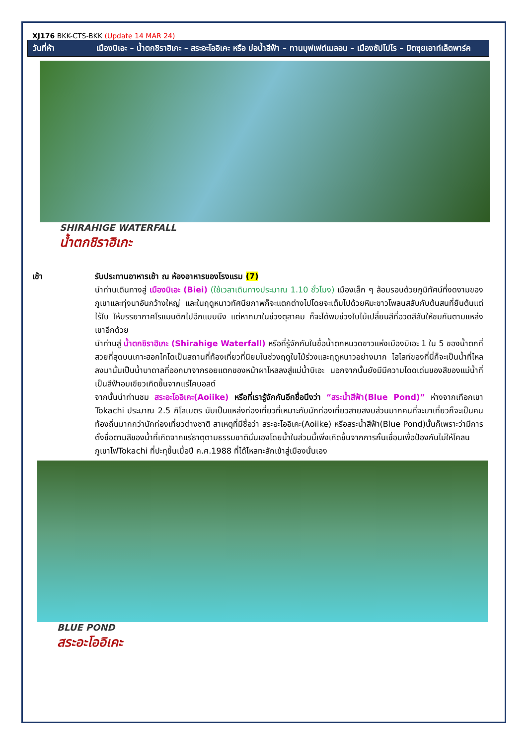XJ176 BKK-CTS-BKK (Update 14 MAR 24)
วันที่ห้า เมืองบิเอะ – น้ำตกชิราฮิเกะ – สระอะโออิเคะ หรือ บ่อน้ำสีฟ้า – ทานบุฟเฟต์เมลอน – เมืองซัปโปโร – มิตซุยเอาท์เล็ตพาร์ค
SHIRAHIGE WATERFALL
น้ำตกชิราฮิเกะ
เช้า รับประทานอาหารเช้า ณ ห้องอาหารของโรงแรม (7)
นำท่านเดินทางสู่ เมืองบิเอะ (Biei) (ใช้เวลาเดินทางประมาณ 1.10 ชั่วโมง) เมืองเล็ก ๆ ล้อมรอบด้วยภูมิทัศน์ที่งดงามของภูเขาและทุ่งนาอันกว้างใหญ่ และในฤดูหนาวทัศนียภาพก็จะแตกต่างไปโดยจะเต็มไปด้วยหิมะขาวโพลนสลับกับต้นสนที่ยืนต้นแต่ไร้ใบ ให้บรรยากาศโรแมนติกไปอีกแบบนึง แต่หากมาในช่วงตุลาคม ก็จะได้พบช่วงใบไม้เปลี่ยนสีที่อวดสีสันให้ชมกันตามแหล่งเขาอีกด้วย
นำท่านสู่ น้ำตกชิราฮิเกะ (Shirahige Waterfall) หรือที่รู้จักกันในชื่อน้ำตกหนวดขาวแห่งเมืองบิเอะ 1 ใน 5 ของน้ำตกที่สวยที่สุดบนเกาะฮอกไกโดเป็นสถานที่ท้องเที่ยวที่นิยมในช่วงฤดูใบไม้ร่วงและฤดูหนาวอย่างมาก ไฮไลท์ของที่นี่ก็จะเป็นน้ำที่ไหลลงมานั้นเป็นน้ำบาดาลที่ออกมาจากรอยแตกของหน้าผาไหลลงสู่แม่น้ำบิเอะ นอกจากนั้นยังมีมีความโดดเด่นของสีของแม่น้ำที่เป็นสีฟ้าอมเขียวเกิดขึ้นจากแร่โคบอลต์
จากนั้นนำท่านชม สระอะโออิเคะ(Aoiike) หรือที่เรารู้จักกันอีกชื่อนึงว่า “สระน้ำสีฟ้า(Blue Pond)” ห่างจากเทือกเขา Tokachi ประมาณ 2.5 กิโลเมตร นับเป็นแหล่งท่องเที่ยวที่เหมาะกับนักท่องเที่ยวสายสงบส่วนมากคนที่จะมาเที่ยวก็จะเป็นคนท้องถิ่นมากกว่านักท่องเที่ยวต่างชาติ สาเหตุที่มีชื่อว่า สระอะโออิเคะ(Aoiike) หรือสระน้ำสีฟ้า(Blue Pond)นั้นก็เพราะว่ามีการตั้งชื่อตามสีของน้ำที่เกิดจากแร่ธาตุตามธรรมชาตินั่นเองโดยน้ำในส่วนนี้เพิ่งเกิดขึ้นจากการกั้นเขื่อนเพื่อป้องกันไม่ให้โคลนภูเขาไฟTokachi ที่ปะทุขึ้นเมื่อปี ค.ศ.1988 ที่ได้ไหลทะลักเข้าสู่เมืองนั่นเอง
BLUE POND
สระอะโออิเคะ